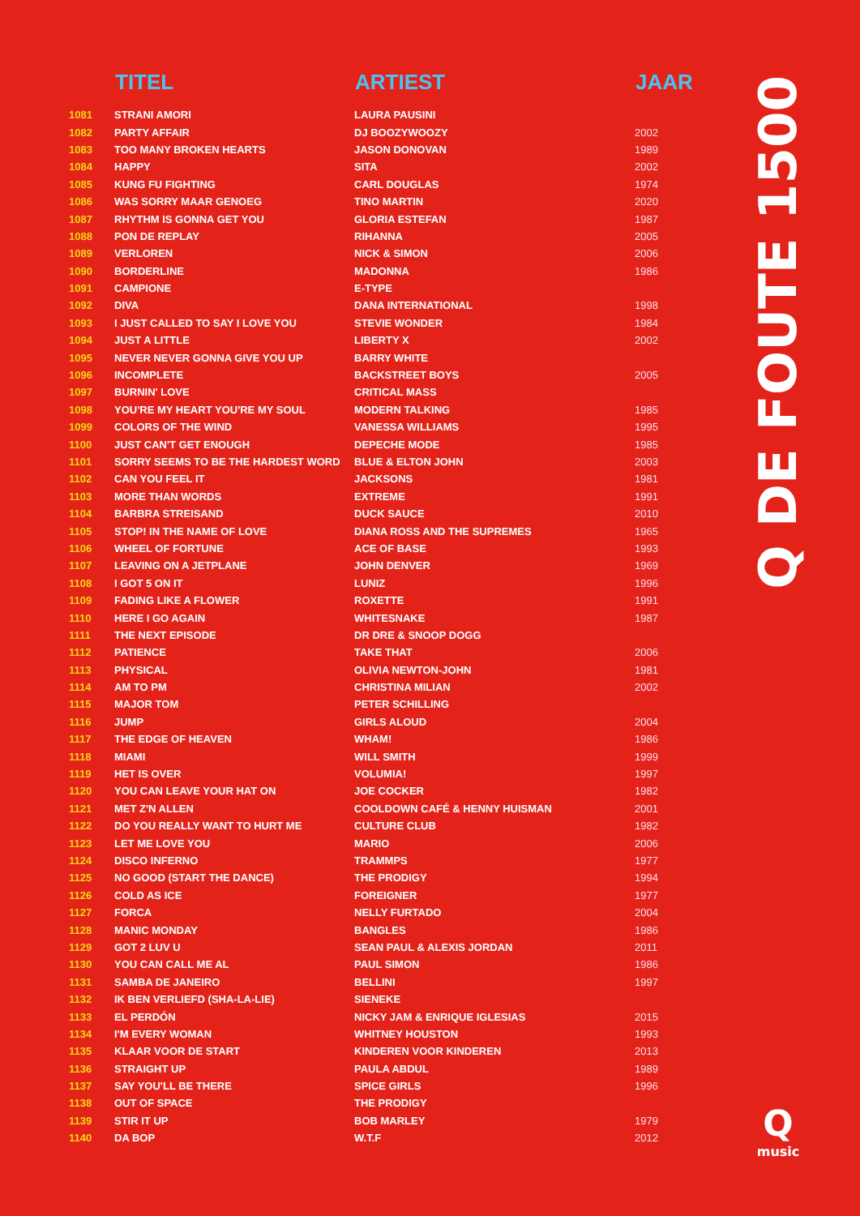| | TITEL | ARTIEST | JAAR |
| --- | --- | --- | --- |
| 1081 | STRANI AMORI | LAURA PAUSINI | |
| 1082 | PARTY AFFAIR | DJ BOOZYWOOZY | 2002 |
| 1083 | TOO MANY BROKEN HEARTS | JASON DONOVAN | 1989 |
| 1084 | HAPPY | SITA | 2002 |
| 1085 | KUNG FU FIGHTING | CARL DOUGLAS | 1974 |
| 1086 | WAS SORRY MAAR GENOEG | TINO MARTIN | 2020 |
| 1087 | RHYTHM IS GONNA GET YOU | GLORIA ESTEFAN | 1987 |
| 1088 | PON DE REPLAY | RIHANNA | 2005 |
| 1089 | VERLOREN | NICK & SIMON | 2006 |
| 1090 | BORDERLINE | MADONNA | 1986 |
| 1091 | CAMPIONE | E-TYPE | |
| 1092 | DIVA | DANA INTERNATIONAL | 1998 |
| 1093 | I JUST CALLED TO SAY I LOVE YOU | STEVIE WONDER | 1984 |
| 1094 | JUST A LITTLE | LIBERTY X | 2002 |
| 1095 | NEVER NEVER GONNA GIVE YOU UP | BARRY WHITE | |
| 1096 | INCOMPLETE | BACKSTREET BOYS | 2005 |
| 1097 | BURNIN' LOVE | CRITICAL MASS | |
| 1098 | YOU'RE MY HEART YOU'RE MY SOUL | MODERN TALKING | 1985 |
| 1099 | COLORS OF THE WIND | VANESSA WILLIAMS | 1995 |
| 1100 | JUST CAN'T GET ENOUGH | DEPECHE MODE | 1985 |
| 1101 | SORRY SEEMS TO BE THE HARDEST WORD | BLUE & ELTON JOHN | 2003 |
| 1102 | CAN YOU FEEL IT | JACKSONS | 1981 |
| 1103 | MORE THAN WORDS | EXTREME | 1991 |
| 1104 | BARBRA STREISAND | DUCK SAUCE | 2010 |
| 1105 | STOP! IN THE NAME OF LOVE | DIANA ROSS AND THE SUPREMES | 1965 |
| 1106 | WHEEL OF FORTUNE | ACE OF BASE | 1993 |
| 1107 | LEAVING ON A JETPLANE | JOHN DENVER | 1969 |
| 1108 | I GOT 5 ON IT | LUNIZ | 1996 |
| 1109 | FADING LIKE A FLOWER | ROXETTE | 1991 |
| 1110 | HERE I GO AGAIN | WHITESNAKE | 1987 |
| 1111 | THE NEXT EPISODE | DR DRE & SNOOP DOGG | |
| 1112 | PATIENCE | TAKE THAT | 2006 |
| 1113 | PHYSICAL | OLIVIA NEWTON-JOHN | 1981 |
| 1114 | AM TO PM | CHRISTINA MILIAN | 2002 |
| 1115 | MAJOR TOM | PETER SCHILLING | |
| 1116 | JUMP | GIRLS ALOUD | 2004 |
| 1117 | THE EDGE OF HEAVEN | WHAM! | 1986 |
| 1118 | MIAMI | WILL SMITH | 1999 |
| 1119 | HET IS OVER | VOLUMIA! | 1997 |
| 1120 | YOU CAN LEAVE YOUR HAT ON | JOE COCKER | 1982 |
| 1121 | MET Z'N ALLEN | COOLDOWN CAFÉ & HENNY HUISMAN | 2001 |
| 1122 | DO YOU REALLY WANT TO HURT ME | CULTURE CLUB | 1982 |
| 1123 | LET ME LOVE YOU | MARIO | 2006 |
| 1124 | DISCO INFERNO | TRAMMPS | 1977 |
| 1125 | NO GOOD (START THE DANCE) | THE PRODIGY | 1994 |
| 1126 | COLD AS ICE | FOREIGNER | 1977 |
| 1127 | FORCA | NELLY FURTADO | 2004 |
| 1128 | MANIC MONDAY | BANGLES | 1986 |
| 1129 | GOT 2 LUV U | SEAN PAUL & ALEXIS JORDAN | 2011 |
| 1130 | YOU CAN CALL ME AL | PAUL SIMON | 1986 |
| 1131 | SAMBA DE JANEIRO | BELLINI | 1997 |
| 1132 | IK BEN VERLIEFD (SHA-LA-LIE) | SIENEKE | |
| 1133 | EL PERDÓN | NICKY JAM & ENRIQUE IGLESIAS | 2015 |
| 1134 | I'M EVERY WOMAN | WHITNEY HOUSTON | 1993 |
| 1135 | KLAAR VOOR DE START | KINDEREN VOOR KINDEREN | 2013 |
| 1136 | STRAIGHT UP | PAULA ABDUL | 1989 |
| 1137 | SAY YOU'LL BE THERE | SPICE GIRLS | 1996 |
| 1138 | OUT OF SPACE | THE PRODIGY | |
| 1139 | STIR IT UP | BOB MARLEY | 1979 |
| 1140 | DA BOP | W.T.F | 2012 |
Q DE FOUTE 1500
Q
music